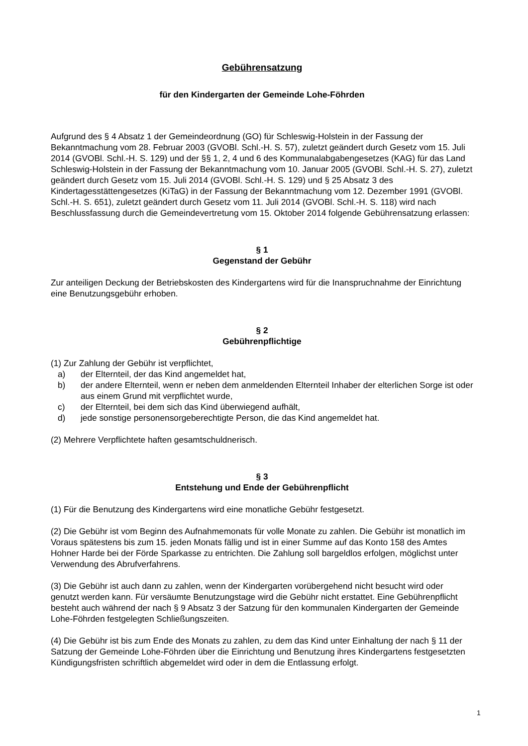Gebührensatzung
für den Kindergarten der Gemeinde Lohe-Föhrden
Aufgrund des § 4 Absatz 1 der Gemeindeordnung (GO) für Schleswig-Holstein in der Fassung der Bekanntmachung vom 28. Februar 2003 (GVOBl. Schl.-H. S. 57), zuletzt geändert durch Gesetz vom 15. Juli 2014 (GVOBl. Schl.-H. S. 129) und der §§ 1, 2, 4 und 6 des Kommunalabgabengesetzes (KAG) für das Land Schleswig-Holstein in der Fassung der Bekanntmachung vom 10. Januar 2005 (GVOBl. Schl.-H. S. 27), zuletzt geändert durch Gesetz vom 15. Juli 2014 (GVOBl. Schl.-H. S. 129) und § 25 Absatz 3 des Kindertagesstättengesetzes (KiTaG) in der Fassung der Bekanntmachung vom 12. Dezember 1991 (GVOBl. Schl.-H. S. 651), zuletzt geändert durch Gesetz vom 11. Juli 2014 (GVOBl. Schl.-H. S. 118) wird nach Beschlussfassung durch die Gemeindevertretung vom 15. Oktober 2014 folgende Gebührensatzung erlassen:
§ 1
Gegenstand der Gebühr
Zur anteiligen Deckung der Betriebskosten des Kindergartens wird für die Inanspruchnahme der Einrichtung eine Benutzungsgebühr erhoben.
§ 2
Gebührenpflichtige
(1) Zur Zahlung der Gebühr ist verpflichtet,
a) der Elternteil, der das Kind angemeldet hat,
b) der andere Elternteil, wenn er neben dem anmeldenden Elternteil Inhaber der elterlichen Sorge ist oder aus einem Grund mit verpflichtet wurde,
c) der Elternteil, bei dem sich das Kind überwiegend aufhält,
d) jede sonstige personensorgeberechtigte Person, die das Kind angemeldet hat.
(2) Mehrere Verpflichtete haften gesamtschuldnerisch.
§ 3
Entstehung und Ende der Gebührenpflicht
(1) Für die Benutzung des Kindergartens wird eine monatliche Gebühr festgesetzt.
(2) Die Gebühr ist vom Beginn des Aufnahmemonats für volle Monate zu zahlen. Die Gebühr ist monatlich im Voraus spätestens bis zum 15. jeden Monats fällig und ist in einer Summe auf das Konto 158 des Amtes Hohner Harde bei der Förde Sparkasse zu entrichten. Die Zahlung soll bargeldlos erfolgen, möglichst unter Verwendung des Abrufverfahrens.
(3) Die Gebühr ist auch dann zu zahlen, wenn der Kindergarten vorübergehend nicht besucht wird oder genutzt werden kann. Für versäumte Benutzungstage wird die Gebühr nicht erstattet. Eine Gebührenpflicht besteht auch während der nach § 9 Absatz 3 der Satzung für den kommunalen Kindergarten der Gemeinde Lohe-Föhrden festgelegten Schließungszeiten.
(4) Die Gebühr ist bis zum Ende des Monats zu zahlen, zu dem das Kind unter Einhaltung der nach § 11 der Satzung der Gemeinde Lohe-Föhrden über die Einrichtung und Benutzung ihres Kindergartens festgesetzten Kündigungsfristen schriftlich abgemeldet wird oder in dem die Entlassung erfolgt.
1